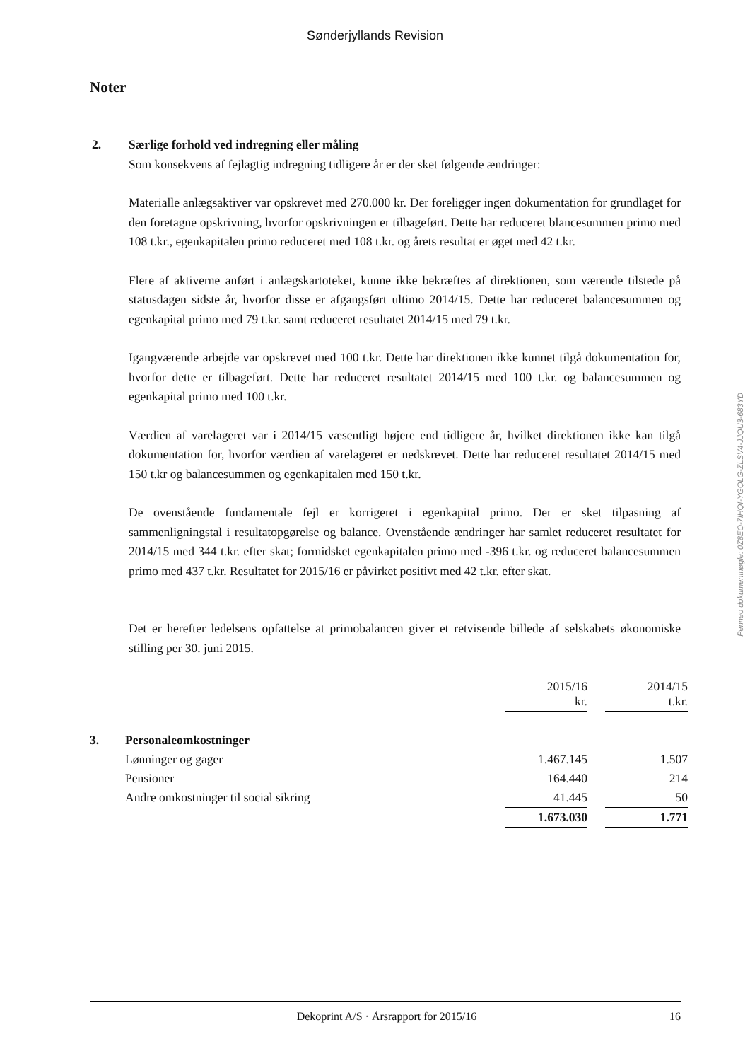Sønderjyllands Revision
Noter
2. Særlige forhold ved indregning eller måling
Som konsekvens af fejlagtig indregning tidligere år er der sket følgende ændringer:
Materialle anlægsaktiver var opskrevet med 270.000 kr. Der foreligger ingen dokumentation for grundlaget for den foretagne opskrivning, hvorfor opskrivningen er tilbageført. Dette har reduceret blancesummen primo med 108 t.kr., egenkapitalen primo reduceret med 108 t.kr. og årets resultat er øget med 42 t.kr.
Flere af aktiverne anført i anlægskartoteket, kunne ikke bekræftes af direktionen, som værende tilstede på statusdagen sidste år, hvorfor disse er afgangsført ultimo 2014/15. Dette har reduceret balancesummen og egenkapital primo med 79 t.kr. samt reduceret resultatet 2014/15 med 79 t.kr.
Igangværende arbejde var opskrevet med 100 t.kr. Dette har direktionen ikke kunnet tilgå dokumentation for, hvorfor dette er tilbageført. Dette har reduceret resultatet 2014/15 med 100 t.kr. og balancesummen og egenkapital primo med 100 t.kr.
Værdien af varelageret var i 2014/15 væsentligt højere end tidligere år, hvilket direktionen ikke kan tilgå dokumentation for, hvorfor værdien af varelageret er nedskrevet. Dette har reduceret resultatet 2014/15 med 150 t.kr og balancesummen og egenkapitalen med 150 t.kr.
De ovenstående fundamentale fejl er korrigeret i egenkapital primo. Der er sket tilpasning af sammenligningstal i resultatopgørelse og balance. Ovenstående ændringer har samlet reduceret resultatet for 2014/15 med 344 t.kr. efter skat; formidsket egenkapitalen primo med -396 t.kr. og reduceret balancesummen primo med 437 t.kr. Resultatet for 2015/16 er påvirket positivt med 42 t.kr. efter skat.
Det er herefter ledelsens opfattelse at primobalancen giver et retvisende billede af selskabets økonomiske stilling per 30. juni 2015.
| | | 2015/16 kr. | | 2014/15 t.kr. |
| 3. | Personaleomkostninger | | | |
| | Lønninger og gager | 1.467.145 | | 1.507 |
| | Pensioner | 164.440 | | 214 |
| | Andre omkostninger til social sikring | 41.445 | | 50 |
| | | 1.673.030 | | 1.771 |
Penneo dokumentnøgle: 0Z8EQ-7IHQI-YGQLG-ZLSV4-JJQU3-683YD
Dekoprint A/S · Årsrapport for 2015/16 16